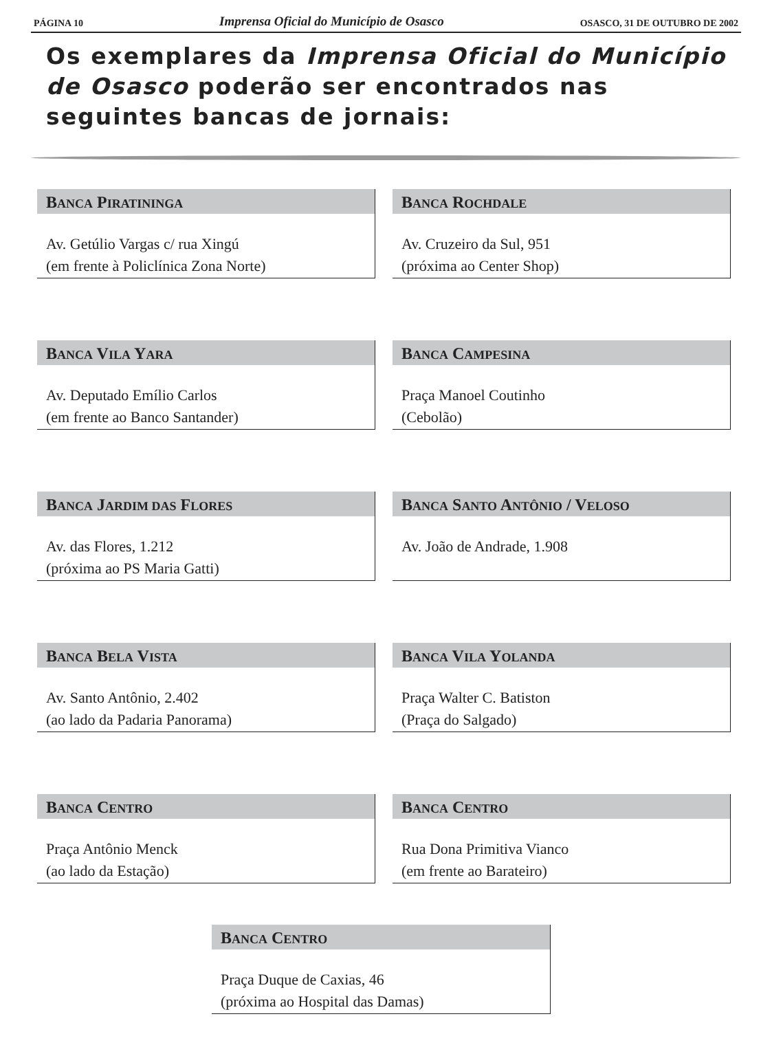PÁGINA 10 Imprensa Oficial do Município de Osasco OSASCO, 31 DE OUTUBRO DE 2002
Os exemplares da Imprensa Oficial do Município de Osasco poderão ser encontrados nas seguintes bancas de jornais:
BANCA PIRATININGA
Av. Getúlio Vargas c/ rua Xingú
(em frente à Policlínica Zona Norte)
BANCA ROCHDALE
Av. Cruzeiro da Sul, 951
(próxima ao Center Shop)
BANCA VILA YARA
Av. Deputado Emílio Carlos
(em frente ao Banco Santander)
BANCA CAMPESINA
Praça Manoel Coutinho
(Cebolão)
BANCA JARDIM DAS FLORES
Av. das Flores, 1.212
(próxima ao PS Maria Gatti)
BANCA SANTO ANTÔNIO / VELOSO
Av. João de Andrade, 1.908
BANCA BELA VISTA
Av. Santo Antônio, 2.402
(ao lado da Padaria Panorama)
BANCA VILA YOLANDA
Praça Walter C. Batiston
(Praça do Salgado)
BANCA CENTRO
Praça Antônio Menck
(ao lado da Estação)
BANCA CENTRO
Rua Dona Primitiva Vianco
(em frente ao Barateiro)
BANCA CENTRO
Praça Duque de Caxias, 46
(próxima ao Hospital das Damas)